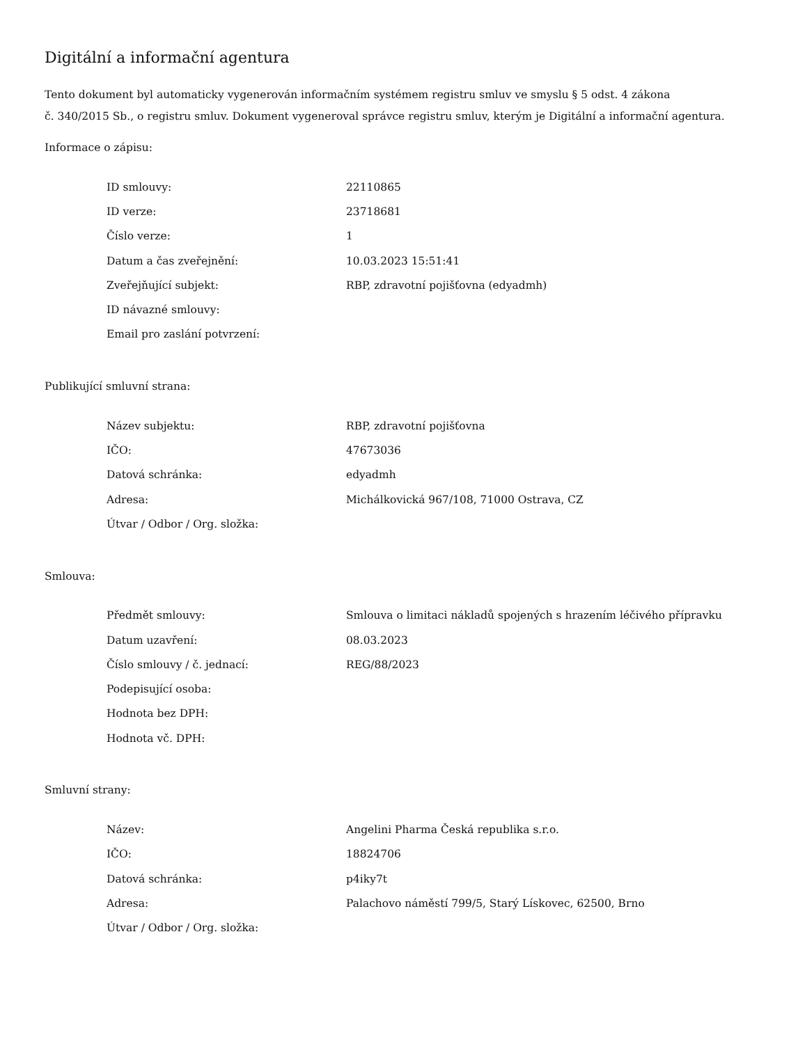Digitální a informační agentura
Tento dokument byl automaticky vygenerován informačním systémem registru smluv ve smyslu § 5 odst. 4 zákona
č. 340/2015 Sb., o registru smluv. Dokument vygeneroval správce registru smluv, kterým je Digitální a informační agentura.
Informace o zápisu:
| ID smlouvy: | 22110865 |
| ID verze: | 23718681 |
| Číslo verze: | 1 |
| Datum a čas zveřejnění: | 10.03.2023 15:51:41 |
| Zveřejňující subjekt: | RBP, zdravotní pojišťovna (edyadmh) |
| ID návazné smlouvy: | |
| Email pro zaslání potvrzení: | |
Publikující smluvní strana:
| Název subjektu: | RBP, zdravotní pojišťovna |
| IČO: | 47673036 |
| Datová schránka: | edyadmh |
| Adresa: | Michálkovická 967/108, 71000 Ostrava, CZ |
| Útvar / Odbor / Org. složka: | |
Smlouva:
| Předmět smlouvy: | Smlouva o limitaci nákladů spojených s hrazením léčivého přípravku |
| Datum uzavření: | 08.03.2023 |
| Číslo smlouvy / č. jednací: | REG/88/2023 |
| Podepisující osoba: | |
| Hodnota bez DPH: | |
| Hodnota vč. DPH: | |
Smluvní strany:
| Název: | Angelini Pharma Česká republika s.r.o. |
| IČO: | 18824706 |
| Datová schránka: | p4iky7t |
| Adresa: | Palachovo náměstí 799/5, Starý Lískovec, 62500, Brno |
| Útvar / Odbor / Org. složka: | |